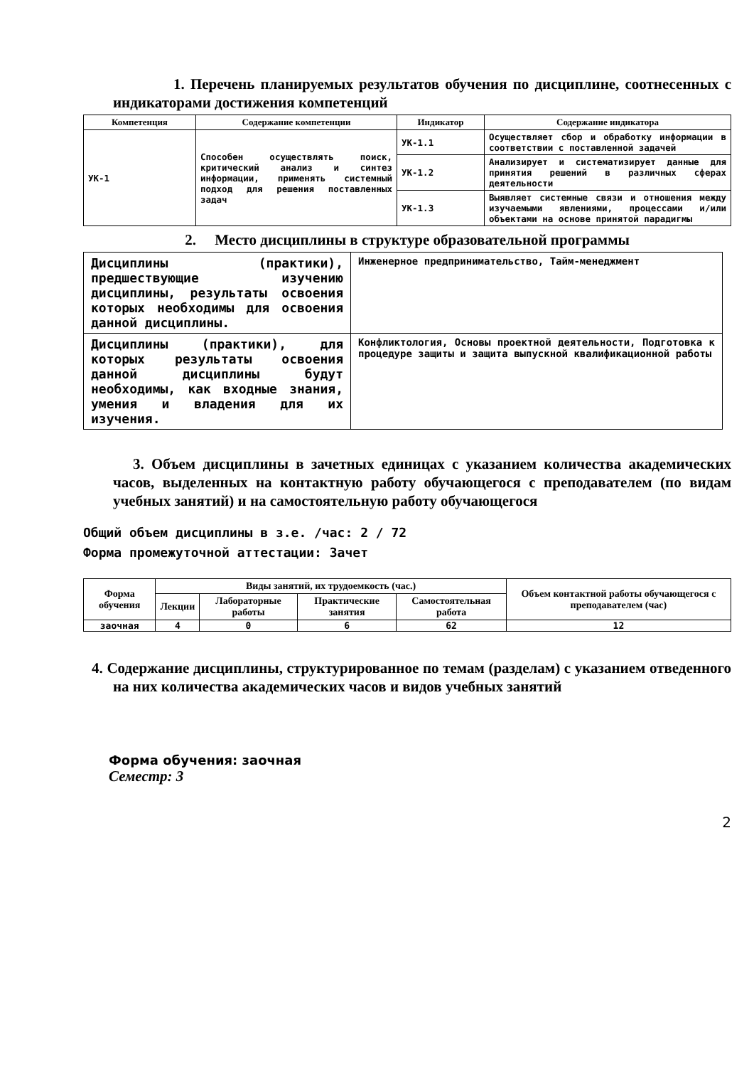1. Перечень планируемых результатов обучения по дисциплине, соотнесенных с индикаторами достижения компетенций
| Компетенция | Содержание компетенции | Индикатор | Содержание индикатора |
| --- | --- | --- | --- |
| УК-1 | Способен осуществлять поиск, критический анализ и синтез информации, применять системный подход для решения поставленных задач | УК-1.1 | Осуществляет сбор и обработку информации в соответствии с поставленной задачей |
| | | УК-1.2 | Анализирует и систематизирует данные для принятия решений в различных сферах деятельности |
| | | УК-1.3 | Выявляет системные связи и отношения между изучаемыми явлениями, процессами и/или объектами на основе принятой парадигмы |
2. Место дисциплины в структуре образовательной программы
| Дисциплины (практики), предшествующие изучению дисциплины, результаты освоения которых необходимы для освоения данной дисциплины. | Инженерное предпринимательство, Тайм-менеджмент |
| Дисциплины (практики), для которых результаты освоения данной дисциплины будут необходимы, как входные знания, умения и владения для их изучения. | Конфликтология, Основы проектной деятельности, Подготовка к процедуре защиты и защита выпускной квалификационной работы |
3. Объем дисциплины в зачетных единицах с указанием количества академических часов, выделенных на контактную работу обучающегося с преподавателем (по видам учебных занятий) и на самостоятельную работу обучающегося
Общий объем дисциплины в з.е. /час: 2 / 72
Форма промежуточной аттестации: Зачет
| Форма обучения | Виды занятий, их трудоемкость (час.) | | | | Объем контактной работы обучающегося с преподавателем (час) |
| --- | --- | --- | --- | --- | --- |
| | Лекции | Лабораторные работы | Практические занятия | Самостоятельная работа | |
| заочная | 4 | 0 | 6 | 62 | 12 |
4. Содержание дисциплины, структурированное по темам (разделам) с указанием отведенного на них количества академических часов и видов учебных занятий
Форма обучения: заочная
Семестр: 3
2